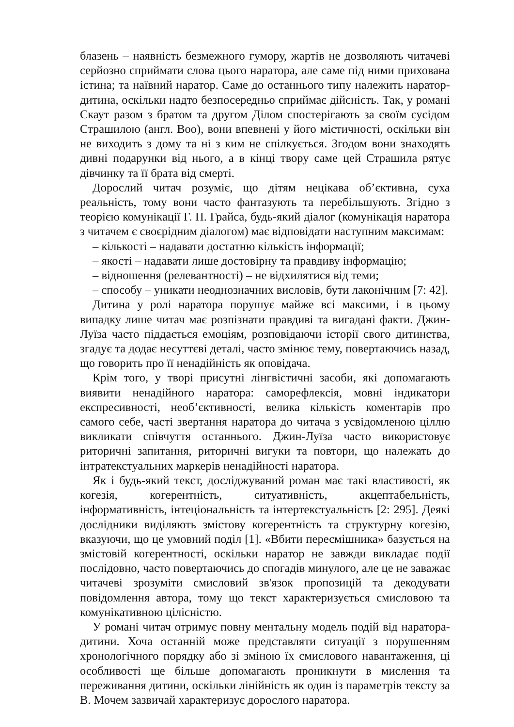блазень – наявність безмежного гумору, жартів не дозволяють читачеві серйозно сприймати слова цього наратора, але саме під ними прихована істина; та наївний наратор. Саме до останнього типу належить наратор-дитина, оскільки надто безпосередньо сприймає дійсність. Так, у романі Скаут разом з братом та другом Ділом спостерігають за своїм сусідом Страшилою (англ. Boo), вони впевнені у його містичності, оскільки він не виходить з дому та ні з ким не спілкується. Згодом вони знаходять дивні подарунки від нього, а в кінці твору саме цей Страшила рятує дівчинку та її брата від смерті.
Дорослий читач розуміє, що дітям нецікава об’єктивна, суха реальність, тому вони часто фантазують та перебільшують. Згідно з теорією комунікації Г. П. Грайса, будь-який діалог (комунікація наратора з читачем є своєрідним діалогом) має відповідати наступним максимам:
– кількості – надавати достатню кількість інформації;
– якості – надавати лише достовірну та правдиву інформацію;
– відношення (релевантності) – не відхилятися від теми;
– способу – уникати неоднозначних висловів, бути лаконічним [7: 42].
Дитина у ролі наратора порушує майже всі максими, і в цьому випадку лише читач має розпізнати правдиві та вигадані факти. Джин-Луїза часто піддається емоціям, розповідаючи історії свого дитинства, згадує та додає несуттєві деталі, часто змінює тему, повертаючись назад, що говорить про її ненадійність як оповідача.
Крім того, у творі присутні лінгвістичні засоби, які допомагають виявити ненадійного наратора: саморефлексія, мовні індикатори експресивності, необ’єктивності, велика кількість коментарів про самого себе, часті звертання наратора до читача з усвідомленою ціллю викликати співчуття останнього. Джин-Луїза часто використовує риторичні запитання, риторичні вигуки та повтори, що належать до інтратекстуальних маркерів ненадійності наратора.
Як і будь-який текст, досліджуваний роман має такі властивості, як когезія, когерентність, ситуативність, акцептабельність, інформативність, інтеціональність та інтертекстуальність [2: 295]. Деякі дослідники виділяють змістову когерентність та структурну когезію, вказуючи, що це умовний поділ [1]. «Вбити пересмішника» базується на змістовій когерентності, оскільки наратор не завжди викладає події послідовно, часто повертаючись до спогадів минулого, але це не заважає читачеві зрозуміти смисловий зв'язок пропозицій та декодувати повідомлення автора, тому що текст характеризується смисловою та комунікативною цілісністю.
У романі читач отримує повну ментальну модель подій від наратора-дитини. Хоча останній може представляти ситуації з порушенням хронологічного порядку або зі зміною їх смислового навантаження, ці особливості ще більше допомагають проникнути в мислення та переживання дитини, оскільки лінійність як один із параметрів тексту за В. Мочем зазвичай характеризує дорослого наратора.